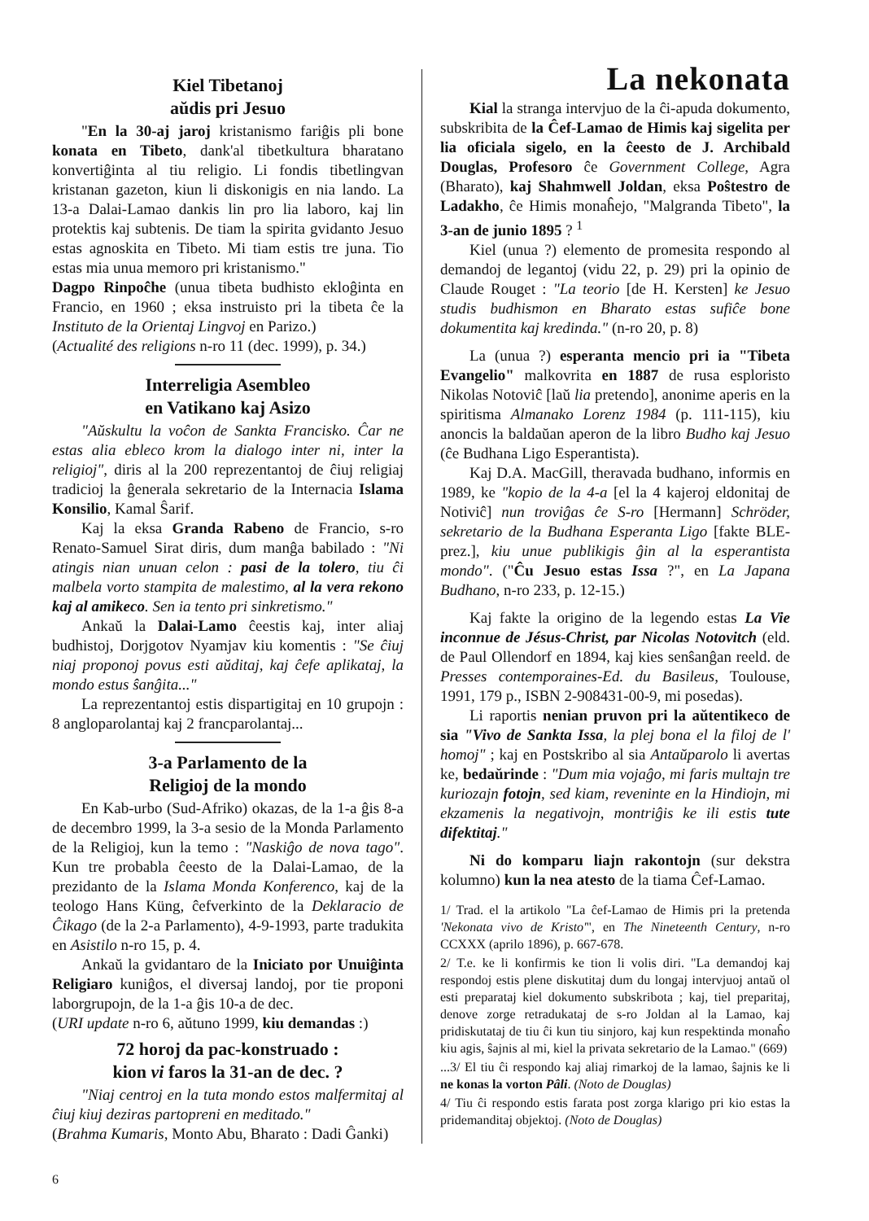Kiel Tibetanoj
aŭdis pri Jesuo
"En la 30-aj jaroj kristanismo fariĝis pli bone konata en Tibeto, dank'al tibetkultura bharatano konvertiĝinta al tiu religio. Li fondis tibetlingvan kristanan gazeton, kiun li diskonigis en nia lando. La 13-a Dalai-Lamao dankis lin pro lia laboro, kaj lin protektis kaj subtenis. De tiam la spirita gvidanto Jesuo estas agnoskita en Tibeto. Mi tiam estis tre juna. Tio estas mia unua memoro pri kristanismo."
Dagpo Rinpoĉhe (unua tibeta budhisto ekloĝinta en Francio, en 1960 ; eksa instruisto pri la tibeta ĉe la Instituto de la Orientaj Lingvoj en Parizo.)
(Actualité des religions n-ro 11 (dec. 1999), p. 34.)
Interreligia Asembleo
en Vatikano kaj Asizo
"Aŭskultu la voĉon de Sankta Francisko. Ĉar ne estas alia ebleco krom la dialogo inter ni, inter la religioj", diris al la 200 reprezentantoj de ĉiuj religiaj tradicioj la ĝenerala sekretario de la Internacia Islama Konsilio, Kamal Ŝarif.
Kaj la eksa Granda Rabeno de Francio, s-ro Renato-Samuel Sirat diris, dum manĝa babilado : "Ni atingis nian unuan celon : pasi de la tolero, tiu ĉi malbela vorto stampita de malestimo, al la vera rekono kaj al amikeco. Sen ia tento pri sinkretismo."
Ankaŭ la Dalai-Lamo ĉeestis kaj, inter aliaj budhistoj, Dorjgotov Nyamjav kiu komentis : "Se ĉiuj niaj proponoj povus esti aŭditaj, kaj ĉefe aplikataj, la mondo estus ŝanĝita..."
La reprezentantoj estis dispartigitaj en 10 grupojn : 8 angloparolantaj kaj 2 francparolantaj...
3-a Parlamento de la
Religioj de la mondo
En Kab-urbo (Sud-Afriko) okazas, de la 1-a ĝis 8-a de decembro 1999, la 3-a sesio de la Monda Parlamento de la Religioj, kun la temo : "Naskiĝo de nova tago". Kun tre probabla ĉeesto de la Dalai-Lamao, de la prezidanto de la Islama Monda Konferenco, kaj de la teologo Hans Küng, ĉefverkinto de la Deklaracio de Ĉikago (de la 2-a Parlamento), 4-9-1993, parte tradukita en Asistilo n-ro 15, p. 4.
Ankaŭ la gvidantaro de la Iniciato por Unuiĝinta Religiaro kuniĝos, el diversaj landoj, por tie proponi laborgrupojn, de la 1-a ĝis 10-a de dec.
(URI update n-ro 6, aŭtuno 1999, kiu demandas :)
72 horoj da pac-konstruado :
kion vi faros la 31-an de dec. ?
"Niaj centroj en la tuta mondo estos malfermitaj al ĉiuj kiuj deziras partopreni en meditado."
(Brahma Kumaris, Monto Abu, Bharato : Dadi Ĝanki)
La nekonata
Kial la stranga intervjuo de la ĉi-apuda dokumento, subskribita de la Ĉef-Lamao de Himis kaj sigelita per lia oficiala sigelo, en la ĉeesto de J. Archibald Douglas, Profesoro ĉe Government College, Agra (Bharato), kaj Shahmwell Joldan, eksa Poŝtestro de Ladakho, ĉe Himis monaĥejo, "Malgranda Tibeto", la 3-an de junio 1895 ? <sup>1</sup>
Kiel (unua ?) elemento de promesita respondo al demandoj de legantoj (vidu 22, p. 29) pri la opinio de Claude Rouget : "La teorio [de H. Kersten] ke Jesuo studis budhismon en Bharato estas sufiĉe bone dokumentita kaj kredinda." (n-ro 20, p. 8)
La (unua ?) esperanta mencio pri ia "Tibeta Evangelio" malkovrita en 1887 de rusa esploristo Nikolas Notoviĉ [laŭ lia pretendo], anonime aperis en la spiritisma Almanako Lorenz 1984 (p. 111-115), kiu anoncis la baldaŭan aperon de la libro Budho kaj Jesuo (ĉe Budhana Ligo Esperantista).
Kaj D.A. MacGill, theravada budhano, informis en 1989, ke "kopio de la 4-a [el la 4 kajeroj eldonitaj de Notiviĉ] nun troviĝas ĉe S-ro [Hermann] Schröder, sekretario de la Budhana Esperanta Ligo [fakte BLE-prez.], kiu unue publikigis ĝin al la esperantista mondo". ("Ĉu Jesuo estas Issa ?", en La Japana Budhano, n-ro 233, p. 12-15.)
Kaj fakte la origino de la legendo estas La Vie inconnue de Jésus-Christ, par Nicolas Notovitch (eld. de Paul Ollendorf en 1894, kaj kies senŝanĝan reeld. de Presses contemporaines-Ed. du Basileus, Toulouse, 1991, 179 p., ISBN 2-908431-00-9, mi posedas).
Li raportis nenian pruvon pri la aŭtentikeco de sia "Vivo de Sankta Issa, la plej bona el la filoj de l' homoj" ; kaj en Postskribo al sia Antaŭparolo li avertas ke, bedaŭrinde : "Dum mia vojaĝo, mi faris multajn tre kuriozajn fotojn, sed kiam, reveninte en la Hindiojn, mi ekzamenis la negativojn, montriĝis ke ili estis tute difektitaj."
Ni do komparu liajn rakontojn (sur dekstra kolumno) kun la nea atesto de la tiama Ĉef-Lamao.
1/ Trad. el la artikolo "La ĉef-Lamao de Himis pri la pretenda 'Nekonata vivo de Kristo'", en The Nineteenth Century, n-ro CCXXX (aprilo 1896), p. 667-678.
2/ T.e. ke li konfirmis ke tion li volis diri. "La demandoj kaj respondoj estis plene diskutitaj dum du longaj intervjuoj antaŭ ol esti preparataj kiel dokumento subskribota ; kaj, tiel preparitaj, denove zorge retradukataj de s-ro Joldan al la Lamao, kaj pridiskutataj de tiu ĉi kun tiu sinjoro, kaj kun respektinda monaĥo kiu agis, ŝajnis al mi, kiel la privata sekretario de la Lamao." (669)
...3/ El tiu ĉi respondo kaj aliaj rimarkoj de la lamao, ŝajnis ke li ne konas la vorton Pâli. (Noto de Douglas)
4/ Tiu ĉi respondo estis farata post zorga klarigo pri kio estas la pridemanditaj objektoj. (Noto de Douglas)
6